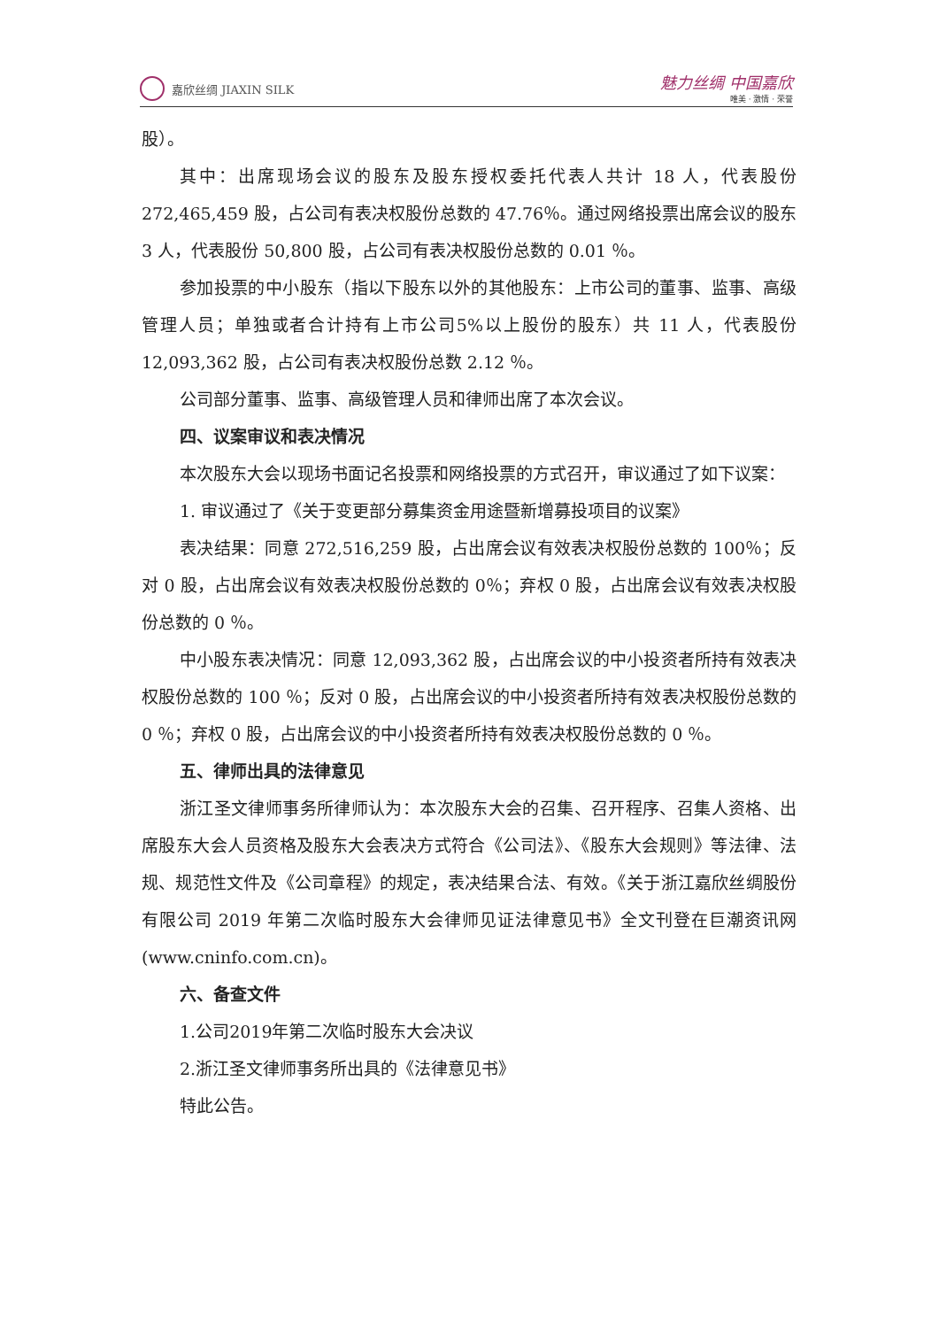嘉欣丝绸 JIAXIN SILK
魅力丝绸 中国嘉欣
唯美 · 激情 · 荣誉
股）。
其中：出席现场会议的股东及股东授权委托代表人共计 18 人，代表股份 272,465,459 股，占公司有表决权股份总数的 47.76％。通过网络投票出席会议的股东 3 人，代表股份 50,800 股，占公司有表决权股份总数的 0.01 ％。
参加投票的中小股东（指以下股东以外的其他股东：上市公司的董事、监事、高级管理人员；单独或者合计持有上市公司5%以上股份的股东）共 11 人，代表股份 12,093,362 股，占公司有表决权股份总数 2.12 ％。
公司部分董事、监事、高级管理人员和律师出席了本次会议。
四、议案审议和表决情况
本次股东大会以现场书面记名投票和网络投票的方式召开，审议通过了如下议案：
1. 审议通过了《关于变更部分募集资金用途暨新增募投项目的议案》
表决结果：同意 272,516,259 股，占出席会议有效表决权股份总数的 100％；反对 0 股，占出席会议有效表决权股份总数的 0％；弃权 0 股，占出席会议有效表决权股份总数的 0 ％。
中小股东表决情况：同意 12,093,362 股，占出席会议的中小投资者所持有效表决权股份总数的 100 ％；反对 0 股，占出席会议的中小投资者所持有效表决权股份总数的 0 ％；弃权 0 股，占出席会议的中小投资者所持有效表决权股份总数的 0 ％。
五、律师出具的法律意见
浙江圣文律师事务所律师认为：本次股东大会的召集、召开程序、召集人资格、出席股东大会人员资格及股东大会表决方式符合《公司法》、《股东大会规则》等法律、法规、规范性文件及《公司章程》的规定，表决结果合法、有效。《关于浙江嘉欣丝绸股份有限公司 2019 年第二次临时股东大会律师见证法律意见书》全文刊登在巨潮资讯网(www.cninfo.com.cn)。
六、备查文件
1.公司2019年第二次临时股东大会决议
2.浙江圣文律师事务所出具的《法律意见书》
特此公告。